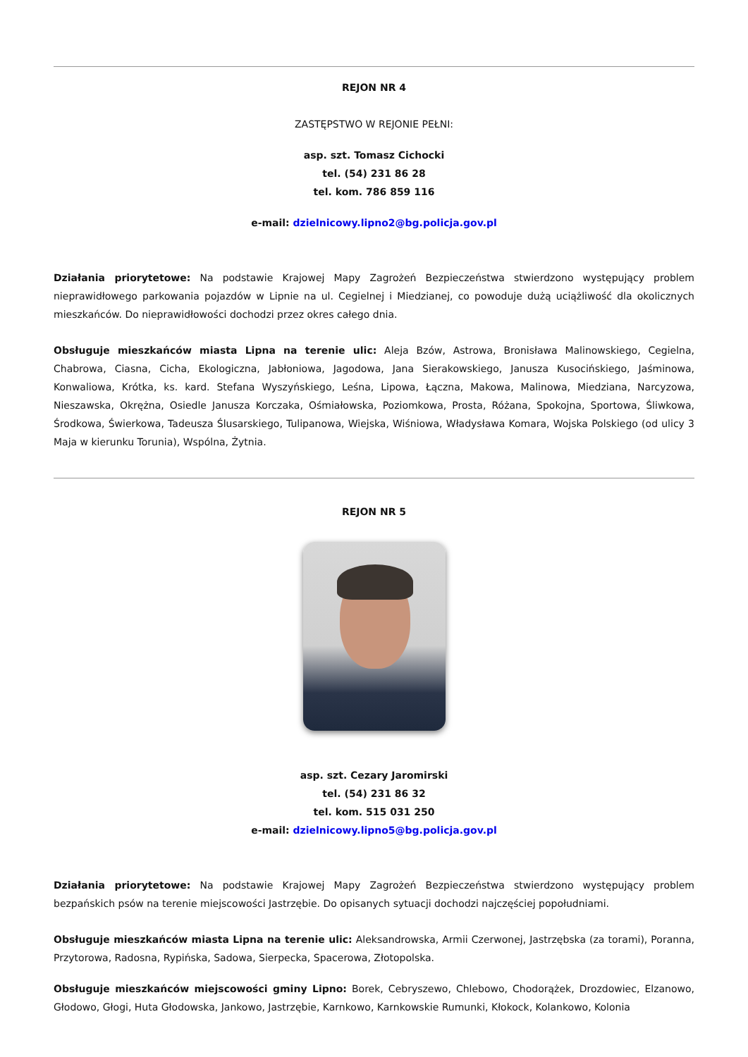REJON NR 4
ZASTĘPSTWO W REJONIE PEŁNI:
asp. szt. Tomasz Cichocki
tel. (54) 231 86 28
tel. kom. 786 859 116
e-mail: dzielnicowy.lipno2@bg.policja.gov.pl
Działania priorytetowe: Na podstawie Krajowej Mapy Zagrożeń Bezpieczeństwa stwierdzono występujący problem nieprawidłowego parkowania pojazdów w Lipnie na ul. Cegielnej i Miedzianej, co powoduje dużą uciążliwość dla okolicznych mieszkańców. Do nieprawidłowości dochodzi przez okres całego dnia.
Obsługuje mieszkańców miasta Lipna na terenie ulic: Aleja Bzów, Astrowa, Bronisława Malinowskiego, Cegielna, Chabrowa, Ciasna, Cicha, Ekologiczna, Jabłoniowa, Jagodowa, Jana Sierakowskiego, Janusza Kusocińskiego, Jaśminowa, Konwaliowa, Krótka, ks. kard. Stefana Wyszyńskiego, Leśna, Lipowa, Łączna, Makowa, Malinowa, Miedziana, Narcyzowa, Nieszawska, Okrężna, Osiedle Janusza Korczaka, Ośmiałowska, Poziomkowa, Prosta, Różana, Spokojna, Sportowa, Śliwkowa, Środkowa, Świerkowa, Tadeusza Ślusarskiego, Tulipanowa, Wiejska, Wiśniowa, Władysława Komara, Wojska Polskiego (od ulicy 3 Maja w kierunku Torunia), Wspólna, Żytnia.
REJON NR 5
asp. szt. Cezary Jaromirski
tel. (54) 231 86 32
tel. kom. 515 031 250
e-mail: dzielnicowy.lipno5@bg.policja.gov.pl
Działania priorytetowe: Na podstawie Krajowej Mapy Zagrożeń Bezpieczeństwa stwierdzono występujący problem bezpańskich psów na terenie miejscowości Jastrzębie. Do opisanych sytuacji dochodzi najczęściej popołudniami.
Obsługuje mieszkańców miasta Lipna na terenie ulic: Aleksandrowska, Armii Czerwonej, Jastrzębska (za torami), Poranna, Przytorowa, Radosna, Rypińska, Sadowa, Sierpecka, Spacerowa, Złotopolska.
Obsługuje mieszkańców miejscowości gminy Lipno: Borek, Cebryszewo, Chlebowo, Chodorążek, Drozdowiec, Elzanowo, Głodowo, Głogi, Huta Głodowska, Jankowo, Jastrzębie, Karnkowo, Karnkowskie Rumunki, Kłokock, Kolankowo, Kolonia